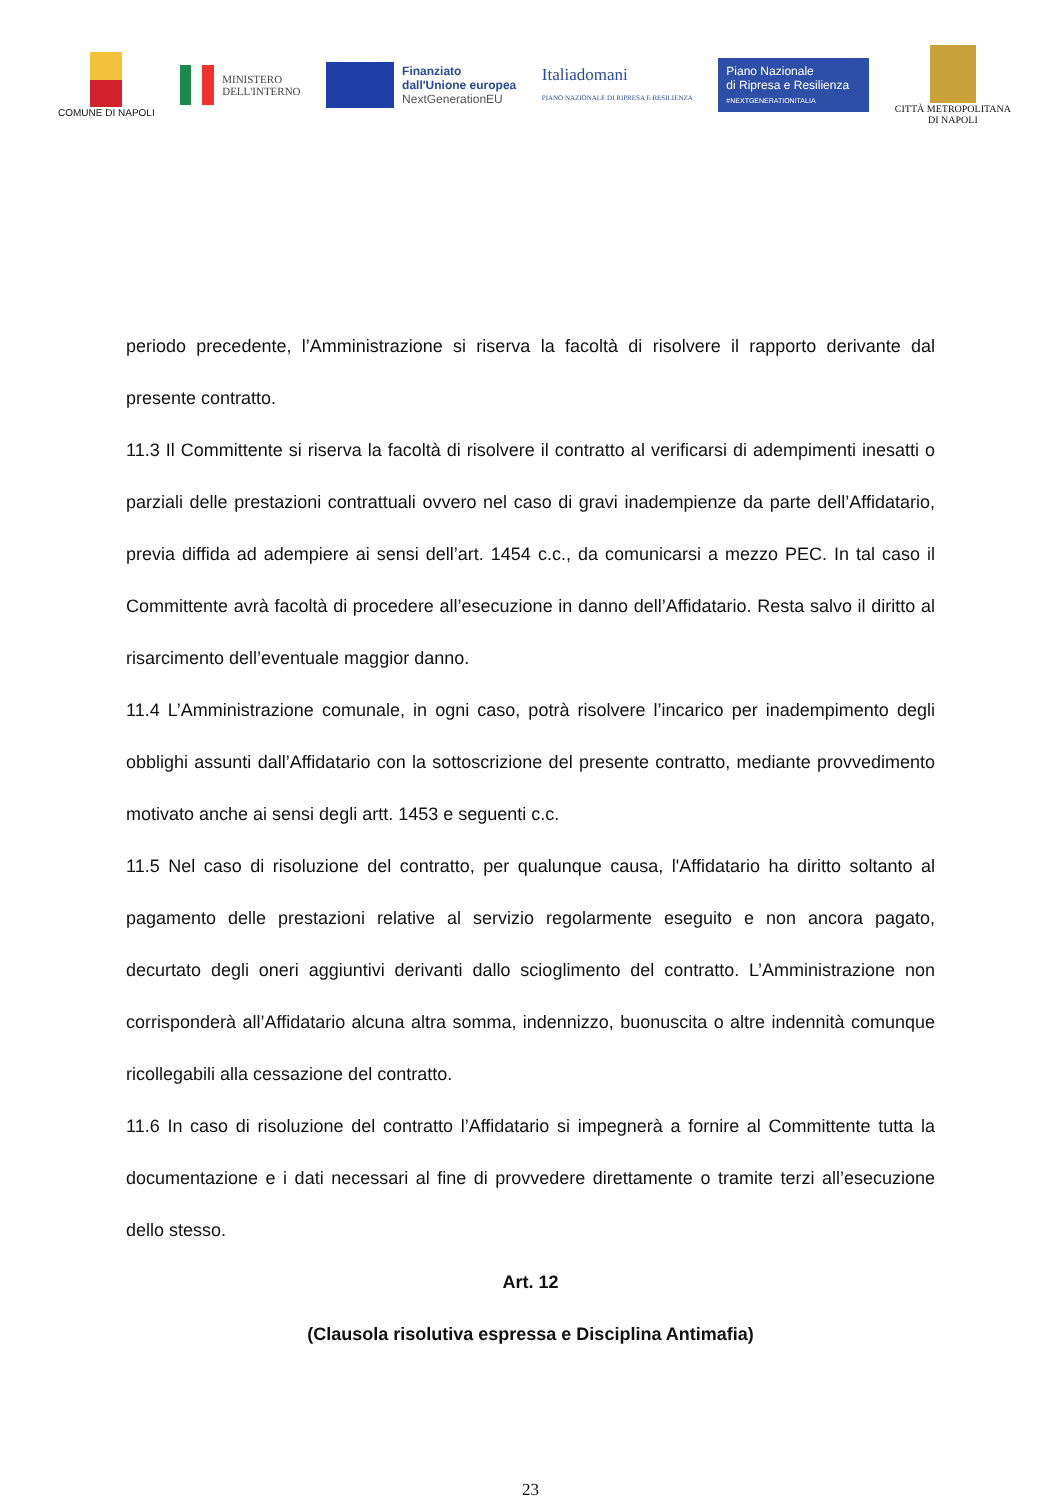COMUNE DI NAPOLI
MINISTERO
DELL'INTERNO
Finanziato
dall'Unione europea
NextGenerationEU
Italiadomani
PIANO NAZIONALE DI RIPRESA E RESILIENZA
Piano Nazionale
di Ripresa e Resilienza
#NEXTGENERATIONITALIA
CITTÀ METROPOLITANA
DI NAPOLI
periodo precedente, l’Amministrazione si riserva la facoltà di risolvere il rapporto derivante dal presente contratto.
11.3 Il Committente si riserva la facoltà di risolvere il contratto al verificarsi di adempimenti inesatti o parziali delle prestazioni contrattuali ovvero nel caso di gravi inadempienze da parte dell’Affidatario, previa diffida ad adempiere ai sensi dell’art. 1454 c.c., da comunicarsi a mezzo PEC. In tal caso il Committente avrà facoltà di procedere all’esecuzione in danno dell’Affidatario. Resta salvo il diritto al risarcimento dell’eventuale maggior danno.
11.4 L’Amministrazione comunale, in ogni caso, potrà risolvere l’incarico per inadempimento degli obblighi assunti dall’Affidatario con la sottoscrizione del presente contratto, mediante provvedimento motivato anche ai sensi degli artt. 1453 e seguenti c.c.
11.5 Nel caso di risoluzione del contratto, per qualunque causa, l'Affidatario ha diritto soltanto al pagamento delle prestazioni relative al servizio regolarmente eseguito e non ancora pagato, decurtato degli oneri aggiuntivi derivanti dallo scioglimento del contratto. L’Amministrazione non corrisponderà all’Affidatario alcuna altra somma, indennizzo, buonuscita o altre indennità comunque ricollegabili alla cessazione del contratto.
11.6 In caso di risoluzione del contratto l’Affidatario si impegnerà a fornire al Committente tutta la documentazione e i dati necessari al fine di provvedere direttamente o tramite terzi all’esecuzione dello stesso.
Art. 12
(Clausola risolutiva espressa e Disciplina Antimafia)
23